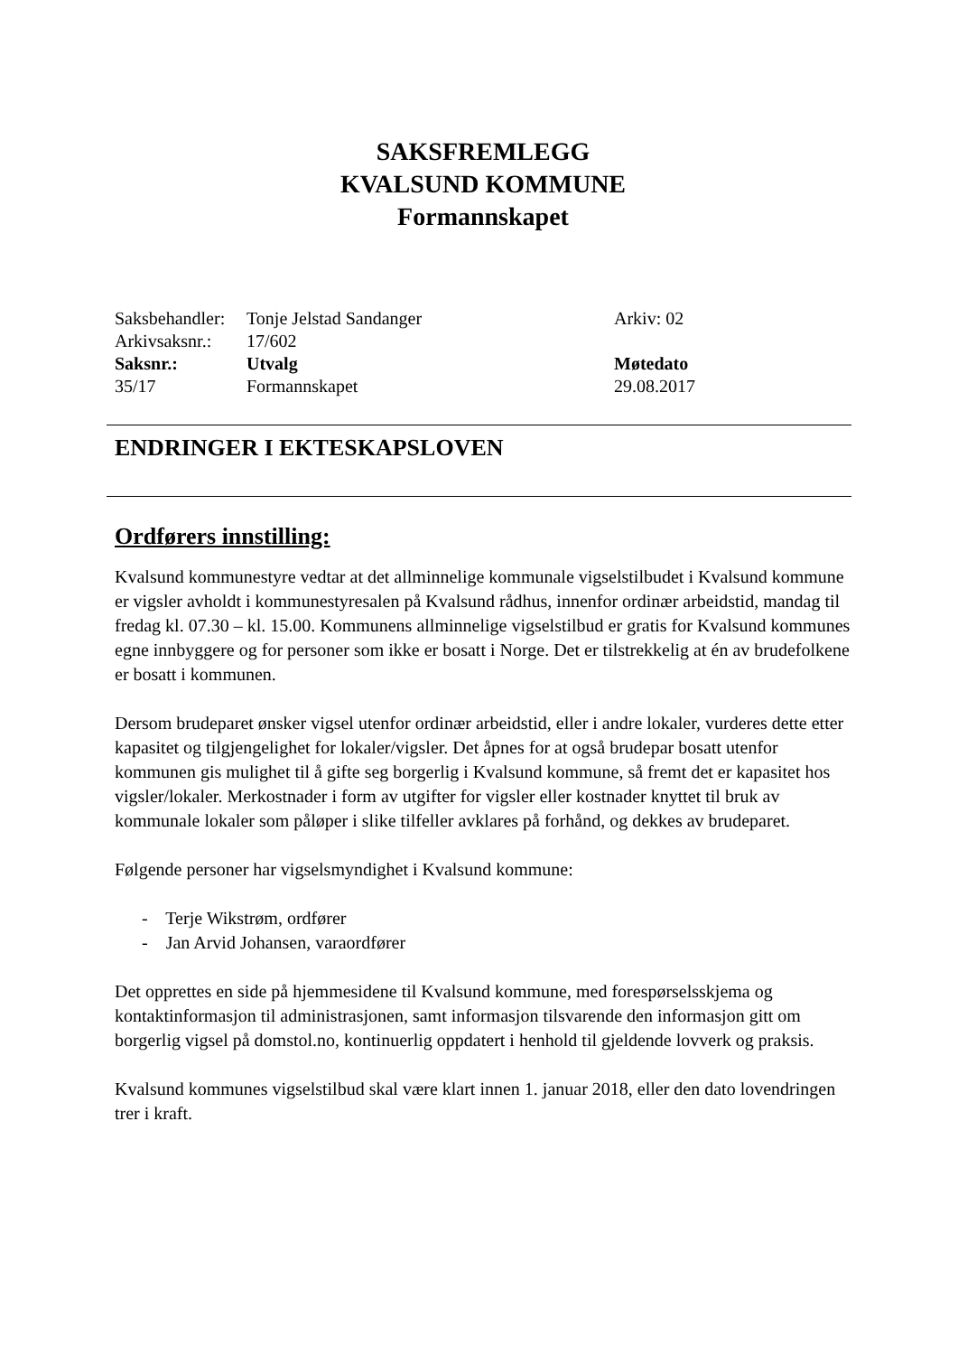SAKSFREMLEGG
KVALSUND KOMMUNE
Formannskapet
| Saksbehandler: | Tonje Jelstad Sandanger | Arkiv: 02 |
| Arkivsaksnr.: | 17/602 | |
| Saksnr.: | Utvalg | Møtedato |
| 35/17 | Formannskapet | 29.08.2017 |
ENDRINGER I EKTESKAPSLOVEN
Ordførers innstilling:
Kvalsund kommunestyre vedtar at det allminnelige kommunale vigselstilbudet i Kvalsund kommune er vigsler avholdt i kommunestyresalen på Kvalsund rådhus, innenfor ordinær arbeidstid, mandag til fredag kl. 07.30 – kl. 15.00. Kommunens allminnelige vigselstilbud er gratis for Kvalsund kommunes egne innbyggere og for personer som ikke er bosatt i Norge. Det er tilstrekkelig at én av brudefolkene er bosatt i kommunen.
Dersom brudeparet ønsker vigsel utenfor ordinær arbeidstid, eller i andre lokaler, vurderes dette etter kapasitet og tilgjengelighet for lokaler/vigsler. Det åpnes for at også brudepar bosatt utenfor kommunen gis mulighet til å gifte seg borgerlig i Kvalsund kommune, så fremt det er kapasitet hos vigsler/lokaler. Merkostnader i form av utgifter for vigsler eller kostnader knyttet til bruk av kommunale lokaler som påløper i slike tilfeller avklares på forhånd, og dekkes av brudeparet.
Følgende personer har vigselsmyndighet i Kvalsund kommune:
- Terje Wikstrøm, ordfører
- Jan Arvid Johansen, varaordfører
Det opprettes en side på hjemmesidene til Kvalsund kommune, med forespørselsskjema og kontaktinformasjon til administrasjonen, samt informasjon tilsvarende den informasjon gitt om borgerlig vigsel på domstol.no, kontinuerlig oppdatert i henhold til gjeldende lovverk og praksis.
Kvalsund kommunes vigselstilbud skal være klart innen 1. januar 2018, eller den dato lovendringen trer i kraft.